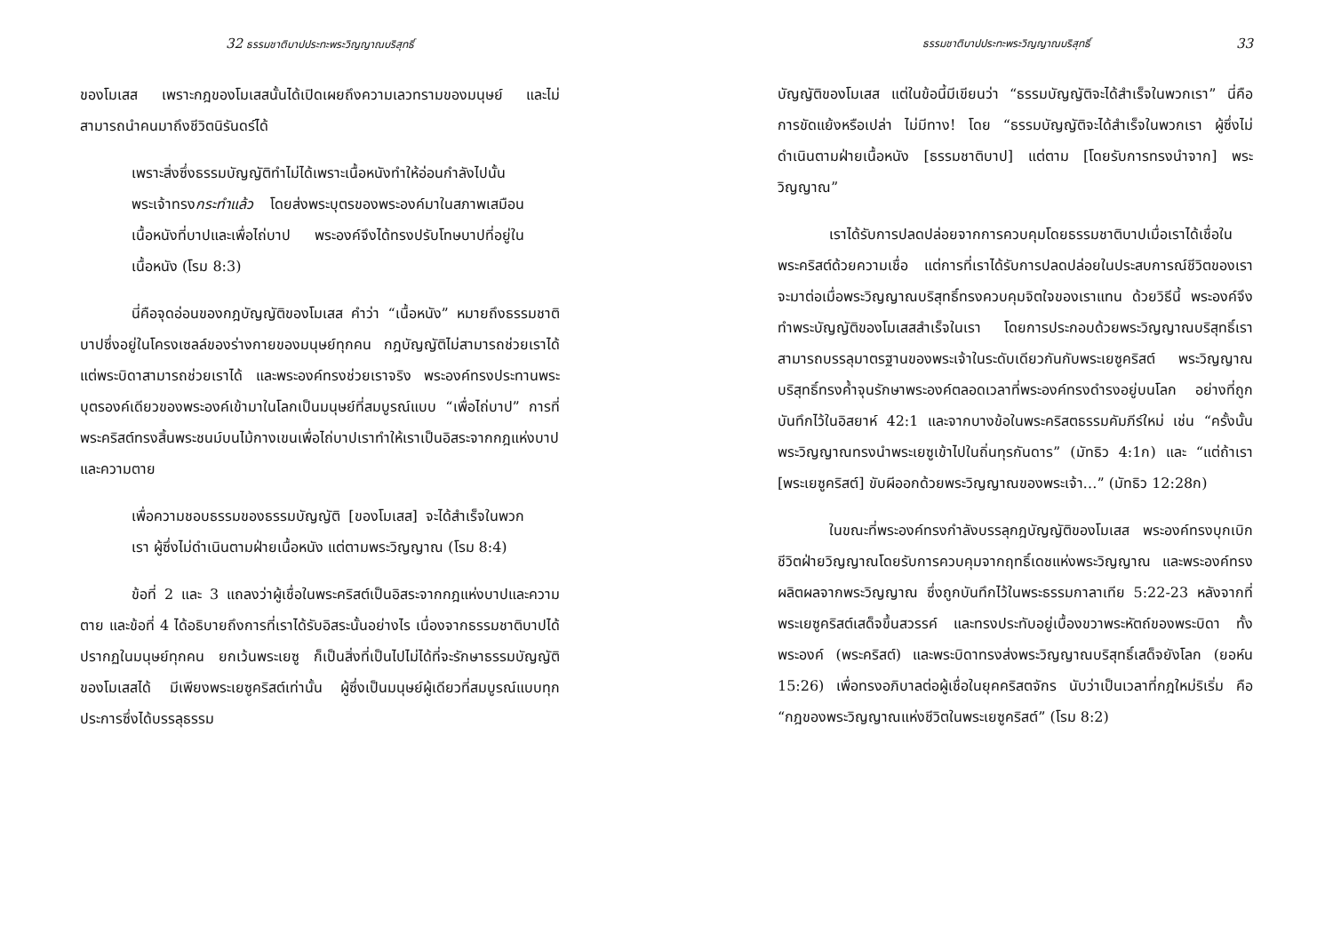32 ธรรมชาติบาปประทะพระวิญญาณบริสุทธิ์
ของโมเสส เพราะกฎของโมเสสนั้นได้เปิดเผยถึงความเลวทรามของมนุษย์ และไม่สามารถนำคนมาถึงชีวิตนิรันดร์ได้
เพราะสิ่งซึ่งธรรมบัญญัติทำไม่ได้เพราะเนื้อหนังทำให้อ่อนกำลังไปนั้น พระเจ้าทรงกระทำแล้ว โดยส่งพระบุตรของพระองค์มาในสภาพเสมือนเนื้อหนังที่บาปและเพื่อไถ่บาป พระองค์จึงได้ทรงปรับโทษบาปที่อยู่ในเนื้อหนัง (โรม 8:3)
นี่คือจุดอ่อนของกฎบัญญัติของโมเสส คำว่า “เนื้อหนัง” หมายถึงธรรมชาติบาปซึ่งอยู่ในโครงเซลล์ของร่างกายของมนุษย์ทุกคน กฎบัญญัติไม่สามารถช่วยเราได้ แต่พระบิดาสามารถช่วยเราได้ และพระองค์ทรงช่วยเราจริง พระองค์ทรงประทานพระบุตรองค์เดียวของพระองค์เข้ามาในโลกเป็นมนุษย์ที่สมบูรณ์แบบ “เพื่อไถ่บาป” การที่พระคริสต์ทรงสิ้นพระชนม์บนไม้กางเขนเพื่อไถ่บาปเราทำให้เราเป็นอิสระจากกฎแห่งบาปและความตาย
เพื่อความชอบธรรมของธรรมบัญญัติ [ของโมเสส] จะได้สำเร็จในพวกเรา ผู้ซึ่งไม่ดำเนินตามฝ่ายเนื้อหนัง แต่ตามพระวิญญาณ (โรม 8:4)
ข้อที่ 2 และ 3 แถลงว่าผู้เชื่อในพระคริสต์เป็นอิสระจากกฎแห่งบาปและความตาย และข้อที่ 4 ได้อธิบายถึงการที่เราได้รับอิสระนั้นอย่างไร เนื่องจากธรรมชาติบาปได้ปรากฏในมนุษย์ทุกคน ยกเว้นพระเยซู ก็เป็นสิ่งที่เป็นไปไม่ได้ที่จะรักษาธรรมบัญญัติของโมเสสได้ มีเพียงพระเยซูคริสต์เท่านั้น ผู้ซึ่งเป็นมนุษย์ผู้เดียวที่สมบูรณ์แบบทุกประการซึ่งได้บรรลุธรรม
ธรรมชาติบาปประทะพระวิญญาณบริสุทธิ์ 33
บัญญัติของโมเสส แต่ในข้อนี้มีเขียนว่า “ธรรมบัญญัติจะได้สำเร็จในพวกเรา” นี่คือการขัดแย้งหรือเปล่า ไม่มีทาง! โดย “ธรรมบัญญัติจะได้สำเร็จในพวกเรา ผู้ซึ่งไม่ดำเนินตามฝ่ายเนื้อหนัง [ธรรมชาติบาป] แต่ตาม [โดยรับการทรงนำจาก] พระวิญญาณ”
เราได้รับการปลดปล่อยจากการควบคุมโดยธรรมชาติบาปเมื่อเราได้เชื่อในพระคริสต์ด้วยความเชื่อ แต่การที่เราได้รับการปลดปล่อยในประสบการณ์ชีวิตของเราจะมาต่อเมื่อพระวิญญาณบริสุทธิ์ทรงควบคุมจิตใจของเราแทน ด้วยวิธีนี้ พระองค์จึงทำพระบัญญัติของโมเสสสำเร็จในเรา โดยการประกอบด้วยพระวิญญาณบริสุทธิ์เราสามารถบรรลุมาตรฐานของพระเจ้าในระดับเดียวกันกับพระเยซูคริสต์ พระวิญญาณบริสุทธิ์ทรงค้ำจุนรักษาพระองค์ตลอดเวลาที่พระองค์ทรงดำรงอยู่บนโลก อย่างที่ถูกบันทึกไว้ในอิสยาห์ 42:1 และจากบางข้อในพระคริสตธรรมคัมภีร์ใหม่ เช่น “ครั้งนั้นพระวิญญาณทรงนำพระเยซูเข้าไปในถิ่นทุรกันดาร” (มัทธิว 4:1ก) และ “แต่ถ้าเรา [พระเยซูคริสต์] ขับผีออกด้วยพระวิญญาณของพระเจ้า…” (มัทธิว 12:28ก)
ในขณะที่พระองค์ทรงกำลังบรรลุกฎบัญญัติของโมเสส พระองค์ทรงบุกเบิกชีวิตฝ่ายวิญญาณโดยรับการควบคุมจากฤทธิ์เดชแห่งพระวิญญาณ และพระองค์ทรงผลิตผลจากพระวิญญาณ ซึ่งถูกบันทึกไว้ในพระธรรมกาลาเทีย 5:22-23 หลังจากที่พระเยซูคริสต์เสด็จขึ้นสวรรค์ และทรงประทับอยู่เบื้องขวาพระหัตถ์ของพระบิดา ทั้งพระองค์ (พระคริสต์) และพระบิดาทรงส่งพระวิญญาณบริสุทธิ์เสด็จยังโลก (ยอห์น 15:26) เพื่อทรงอภิบาลต่อผู้เชื่อในยุคคริสตจักร นับว่าเป็นเวลาที่กฎใหม่ริเริ่ม คือ “กฎของพระวิญญาณแห่งชีวิตในพระเยซูคริสต์” (โรม 8:2)